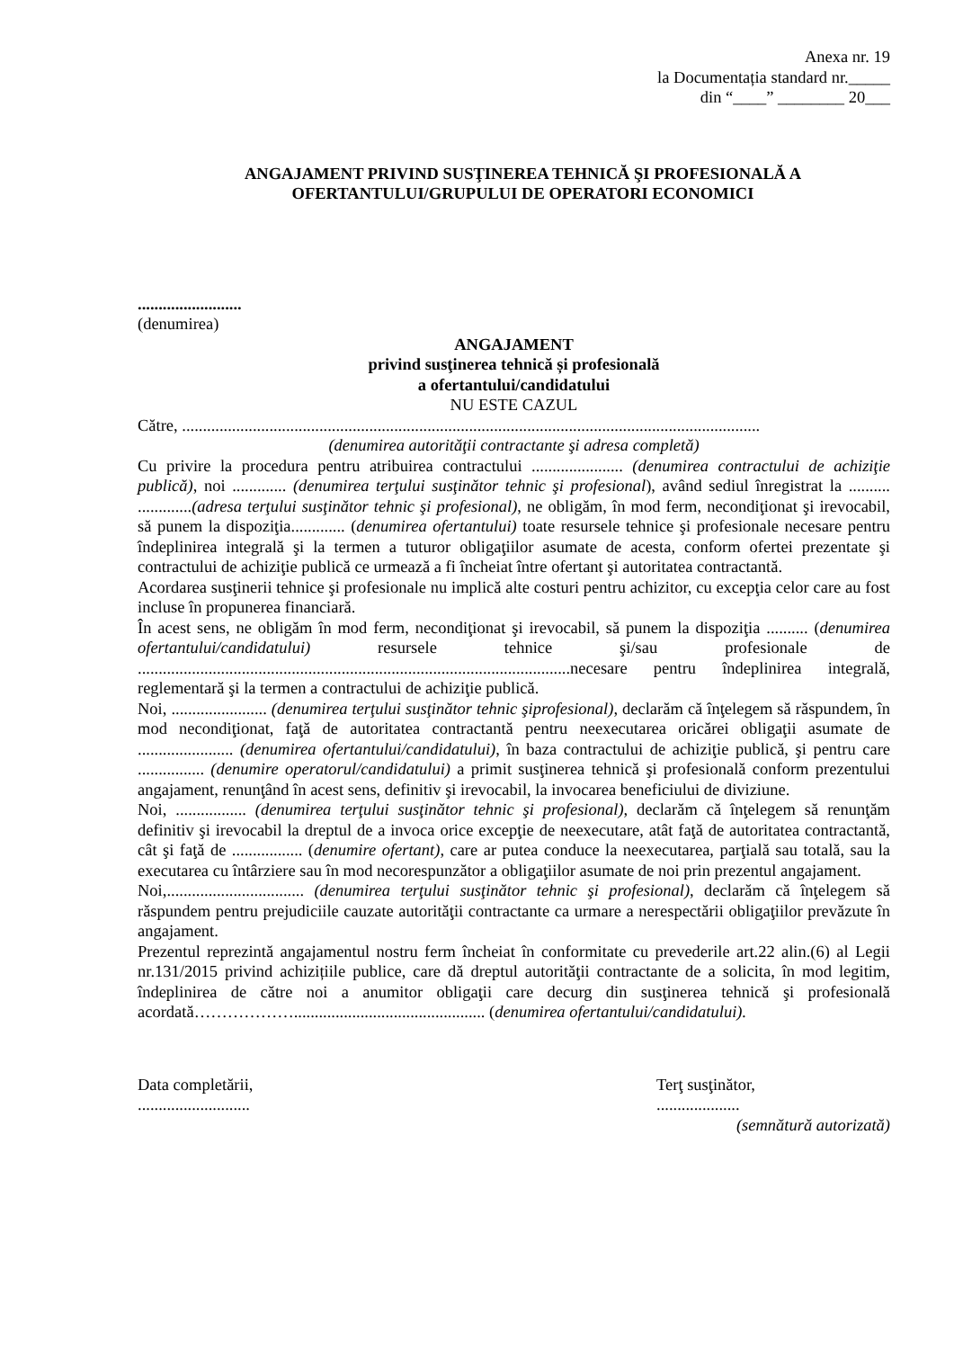Anexa nr. 19
la Documentația standard nr._____
din “____” ________ 20___
ANGAJAMENT PRIVIND SUSŢINEREA TEHNICĂ ŞI PROFESIONALĂ A OFERTANTULUI/GRUPULUI DE OPERATORI ECONOMICI
.........................
(denumirea)
ANGAJAMENT
privind susţinerea tehnică și profesională
a ofertantului/candidatului
NU ESTE CAZUL
Către, ...........................................................................................................................................
(denumirea autorităţii contractante şi adresa completă)
Cu privire la procedura pentru atribuirea contractului ...................... (denumirea contractului de achiziţie publică), noi ............. (denumirea terţului susţinător tehnic şi profesional), având sediul înregistrat la .......... .............(adresa terţului susţinător tehnic şi profesional), ne obligăm, în mod ferm, necondiţionat şi irevocabil, să punem la dispoziţia............. (denumirea ofertantului) toate resursele tehnice şi profesionale necesare pentru îndeplinirea integrală şi la termen a tuturor obligaţiilor asumate de acesta, conform ofertei prezentate şi contractului de achiziţie publică ce urmează a fi încheiat între ofertant şi autoritatea contractantă.
Acordarea susţinerii tehnice şi profesionale nu implică alte costuri pentru achizitor, cu excepţia celor care au fost incluse în propunerea financiară.
În acest sens, ne obligăm în mod ferm, necondiţionat şi irevocabil, să punem la dispoziţia .......... (denumirea ofertantului/candidatului) resursele tehnice şi/sau profesionale de ........................................................................................................necesare pentru îndeplinirea integrală, reglementară şi la termen a contractului de achiziţie publică.
Noi, ....................... (denumirea terţului susţinător tehnic şiprofesional), declarăm că înţelegem să răspundem, în mod necondiţionat, faţă de autoritatea contractantă pentru neexecutarea oricărei obligaţii asumate de ....................... (denumirea ofertantului/candidatului), în baza contractului de achiziţie publică, şi pentru care ................ (denumire operatorul/candidatului) a primit susţinerea tehnică şi profesională conform prezentului angajament, renunţând în acest sens, definitiv şi irevocabil, la invocarea beneficiului de diviziune.
Noi, ................. (denumirea terţului susţinător tehnic şi profesional), declarăm că înţelegem să renunţăm definitiv şi irevocabil la dreptul de a invoca orice excepţie de neexecutare, atât faţă de autoritatea contractantă, cât şi faţă de ................. (denumire ofertant), care ar putea conduce la neexecutarea, parţială sau totală, sau la executarea cu întârziere sau în mod necorespunzător a obligaţiilor asumate de noi prin prezentul angajament.
Noi,................................. (denumirea terţului susţinător tehnic şi profesional), declarăm că înţelegem să răspundem pentru prejudiciile cauzate autorităţii contractante ca urmare a nerespectării obligaţiilor prevăzute în angajament.
Prezentul reprezintă angajamentul nostru ferm încheiat în conformitate cu prevederile art.22 alin.(6) al Legii nr.131/2015 privind achizițiile publice, care dă dreptul autorităţii contractante de a solicita, în mod legitim, îndeplinirea de către noi a anumitor obligaţii care decurg din susţinerea tehnică şi profesională acordată……………….............................................. (denumirea ofertantului/candidatului).
Data completării,
...........................
Terţ susţinător,
....................
(semnătură autorizată)